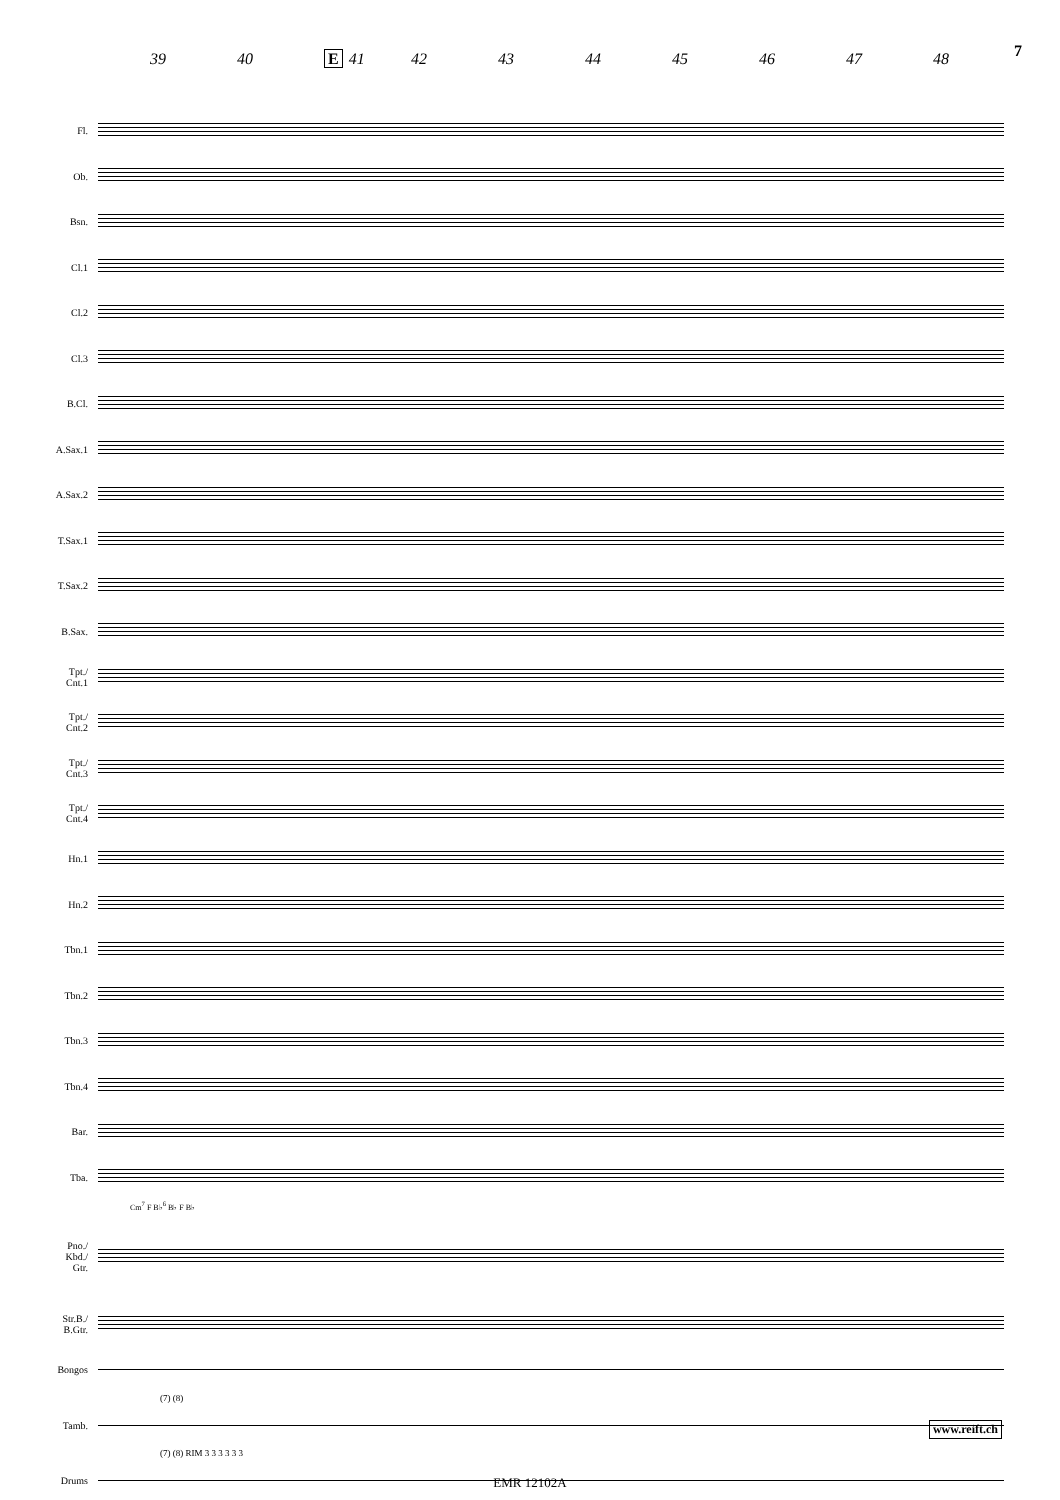39 40 E 41 42 43 44 45 46 47 48
7
Fl.
Ob.
Bsn.
Cl.1
Cl.2
Cl.3
B.Cl.
A.Sax.1
A.Sax.2
T.Sax.1
T.Sax.2
B.Sax.
Tpt./
Cnt.1
Tpt./
Cnt.2
Tpt./
Cnt.3
Tpt./
Cnt.4
Hn.1
Hn.2
Tbn.1
Tbn.2
Tbn.3
Tbn.4
Bar.
Tba.
Cm<sup>7</sup> F B♭<sup>6</sup> B♭ F B♭
Pno./
Kbd./
Gtr.
Str.B./
B.Gtr.
Bongos
(7) (8)
Tamb.
(7) (8) RIM 3 3 3 3 3 3
Drums
www.reift.ch
EMR 12102A